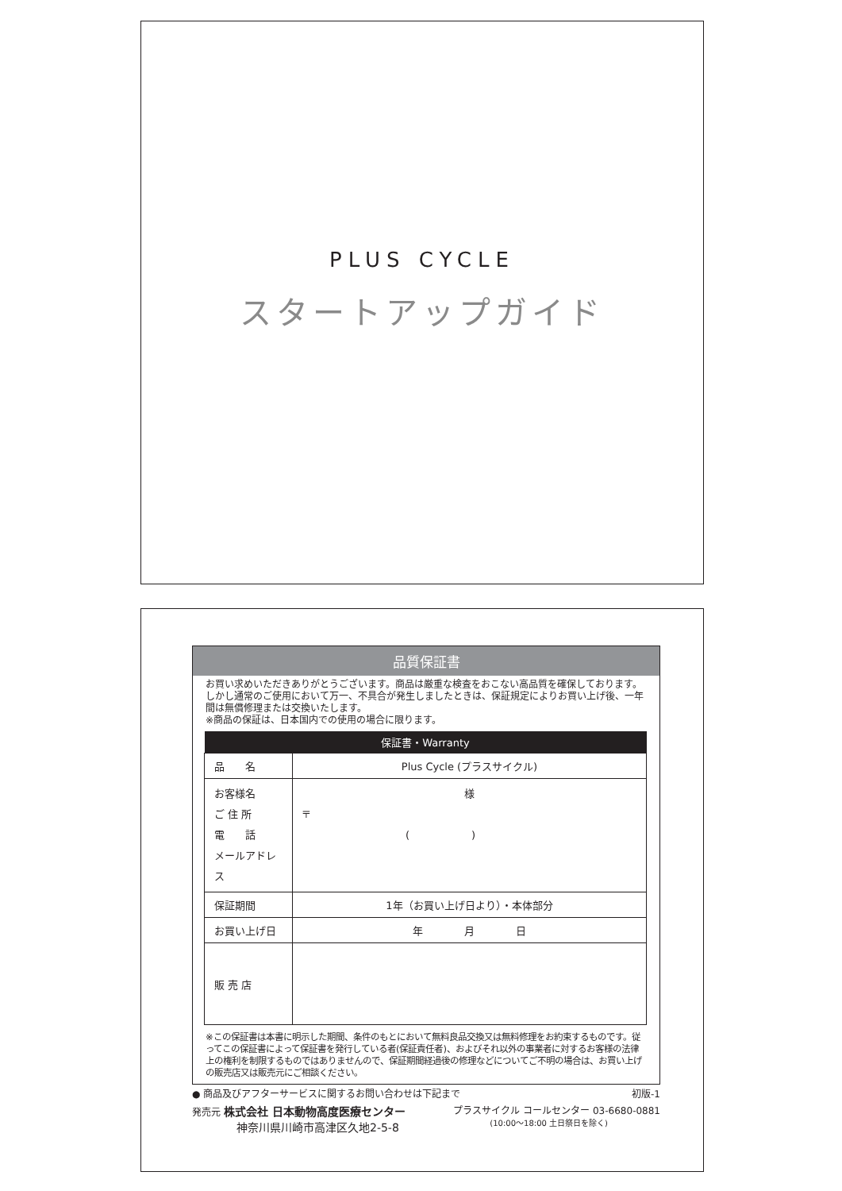PLUS CYCLE
スタートアップガイド
品質保証書
お買い求めいただきありがとうございます。商品は厳重な検査をおこない高品質を確保しております。しかし通常のご使用において万一、不具合が発生しましたときは、保証規定によりお買い上げ後、一年間は無償修理または交換いたします。
※商品の保証は、日本国内での使用の場合に限ります。
| 保証書・Warranty | |
| --- | --- |
| 品 名 | Plus Cycle (プラスサイクル) |
| お客様名 ご 住 所 電 話 メールアドレス | 様 〒 ( ) |
| 保証期間 | 1年（お買い上げ日より）・本体部分 |
| お買い上げ日 | 年 月 日 |
| 販 売 店 | |
※この保証書は本書に明示した期間、条件のもとにおいて無料良品交換又は無料修理をお約束するものです。従ってこの保証書によって保証書を発行している者(保証責任者)、およびそれ以外の事業者に対するお客様の法律上の権利を制限するものではありませんので、保証期間経過後の修理などについてご不明の場合は、お買い上げの販売店又は販売元にご相談ください。
● 商品及びアフターサービスに関するお問い合わせは下記まで 初版-1
発売元 株式会社 日本動物高度医療センター
神奈川県川崎市高津区久地2-5-8 プラスサイクル コールセンター 03-6680-0881
(10:00〜18:00 土日祭日を除く)